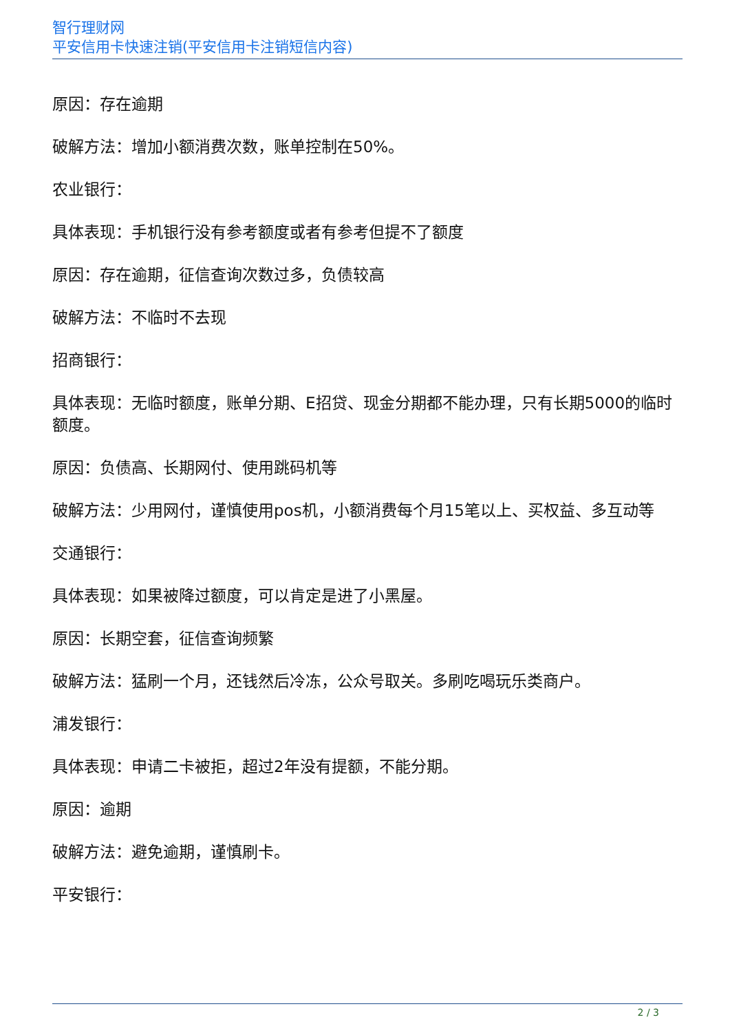智行理财网
平安信用卡快速注销(平安信用卡注销短信内容)
原因：存在逾期
破解方法：增加小额消费次数，账单控制在50%。
农业银行：
具体表现：手机银行没有参考额度或者有参考但提不了额度
原因：存在逾期，征信查询次数过多，负债较高
破解方法：不临时不去现
招商银行：
具体表现：无临时额度，账单分期、E招贷、现金分期都不能办理，只有长期5000的临时额度。
原因：负债高、长期网付、使用跳码机等
破解方法：少用网付，谨慎使用pos机，小额消费每个月15笔以上、买权益、多互动等
交通银行：
具体表现：如果被降过额度，可以肯定是进了小黑屋。
原因：长期空套，征信查询频繁
破解方法：猛刷一个月，还钱然后冷冻，公众号取关。多刷吃喝玩乐类商户。
浦发银行：
具体表现：申请二卡被拒，超过2年没有提额，不能分期。
原因：逾期
破解方法：避免逾期，谨慎刷卡。
平安银行：
2 / 3